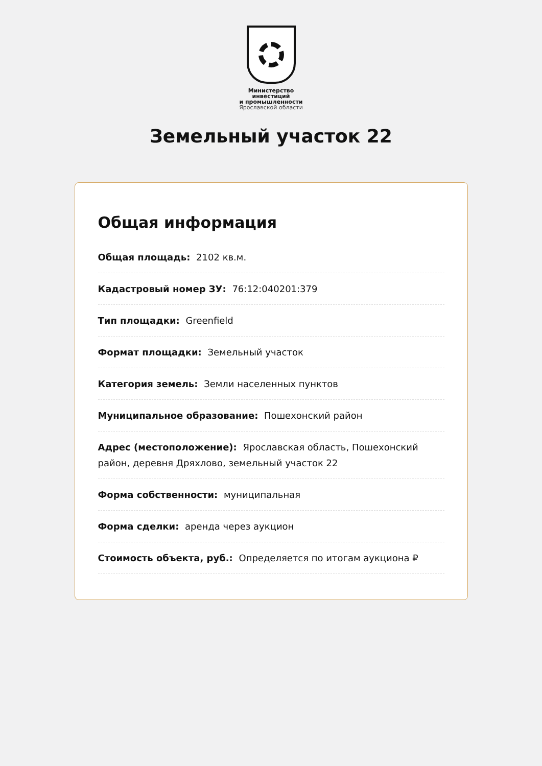Министерство
инвестиций
и промышленности
Ярославской области
Земельный участок 22
Общая информация
Общая площадь: 2102 кв.м.
Кадастровый номер ЗУ: 76:12:040201:379
Тип площадки: Greenfield
Формат площадки: Земельный участок
Категория земель: Земли населенных пунктов
Муниципальное образование: Пошехонский район
Адрес (местоположение): Ярославская область, Пошехонский район, деревня Дряхлово, земельный участок 22
Форма собственности: муниципальная
Форма сделки: аренда через аукцион
Стоимость объекта, руб.: Определяется по итогам аукциона ₽